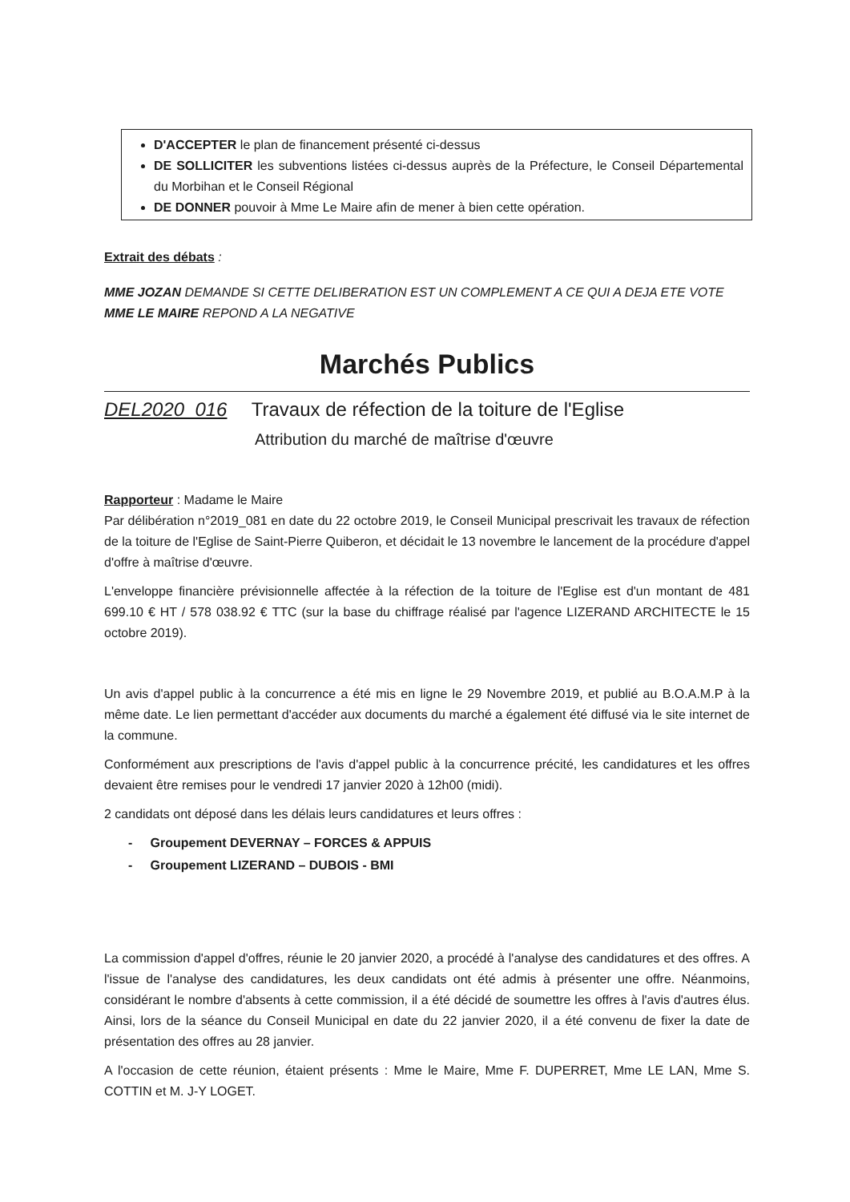D'ACCEPTER le plan de financement présenté ci-dessus
DE SOLLICITER les subventions listées ci-dessus auprès de la Préfecture, le Conseil Départemental du Morbihan et le Conseil Régional
DE DONNER pouvoir à Mme Le Maire afin de mener à bien cette opération.
Extrait des débats :
MME JOZAN DEMANDE SI CETTE DELIBERATION EST UN COMPLEMENT A CE QUI A DEJA ETE VOTE
MME LE MAIRE REPOND A LA NEGATIVE
Marchés Publics
DEL2020_016 Travaux de réfection de la toiture de l'Eglise
Attribution du marché de maîtrise d'œuvre
Rapporteur : Madame le Maire
Par délibération n°2019_081 en date du 22 octobre 2019, le Conseil Municipal prescrivait les travaux de réfection de la toiture de l'Eglise de Saint-Pierre Quiberon, et décidait le 13 novembre le lancement de la procédure d'appel d'offre à maîtrise d'œuvre.
L'enveloppe financière prévisionnelle affectée à la réfection de la toiture de l'Eglise est d'un montant de 481 699.10 € HT / 578 038.92 € TTC (sur la base du chiffrage réalisé par l'agence LIZERAND ARCHITECTE le 15 octobre 2019).
Un avis d'appel public à la concurrence a été mis en ligne le 29 Novembre 2019, et publié au B.O.A.M.P à la même date. Le lien permettant d'accéder aux documents du marché a également été diffusé via le site internet de la commune.
Conformément aux prescriptions de l'avis d'appel public à la concurrence précité, les candidatures et les offres devaient être remises pour le vendredi 17 janvier 2020 à 12h00 (midi).
2 candidats ont déposé dans les délais leurs candidatures et leurs offres :
- Groupement DEVERNAY – FORCES & APPUIS
- Groupement LIZERAND – DUBOIS - BMI
La commission d'appel d'offres, réunie le 20 janvier 2020, a procédé à l'analyse des candidatures et des offres. A l'issue de l'analyse des candidatures, les deux candidats ont été admis à présenter une offre. Néanmoins, considérant le nombre d'absents à cette commission, il a été décidé de soumettre les offres à l'avis d'autres élus. Ainsi, lors de la séance du Conseil Municipal en date du 22 janvier 2020, il a été convenu de fixer la date de présentation des offres au 28 janvier.
A l'occasion de cette réunion, étaient présents : Mme le Maire, Mme F. DUPERRET, Mme LE LAN, Mme S. COTTIN et M. J-Y LOGET.